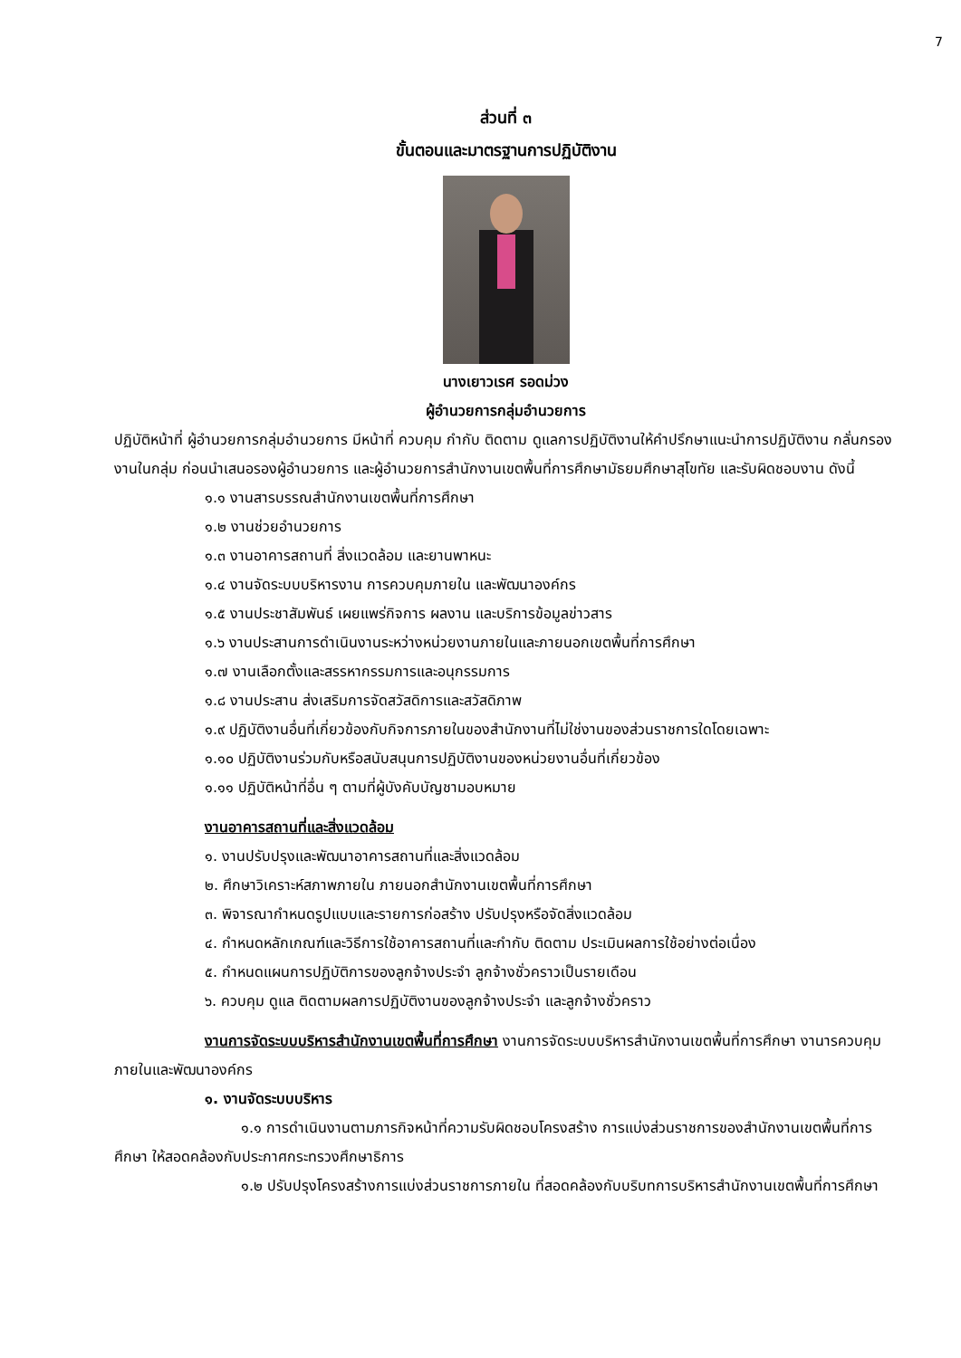7
ส่วนที่ ๓
ขั้นตอนและมาตรฐานการปฏิบัติงาน
นางเยาวเรศ รอดม่วง
ผู้อำนวยการกลุ่มอำนวยการ
ปฏิบัติหน้าที่ ผู้อำนวยการกลุ่มอำนวยการ มีหน้าที่ ควบคุม กำกับ ติดตาม ดูแลการปฏิบัติงานให้คำปรึกษาแนะนำการปฏิบัติงาน กลั่นกรองงานในกลุ่ม ก่อนนำเสนอรองผู้อำนวยการ และผู้อำนวยการสำนักงานเขตพื้นที่การศึกษามัธยมศึกษาสุโขทัย และรับผิดชอบงาน ดังนี้
๑.๑ งานสารบรรณสำนักงานเขตพื้นที่การศึกษา
๑.๒ งานช่วยอำนวยการ
๑.๓ งานอาคารสถานที่ สิ่งแวดล้อม และยานพาหนะ
๑.๔ งานจัดระบบบริหารงาน การควบคุมภายใน และพัฒนาองค์กร
๑.๕ งานประชาสัมพันธ์ เผยแพร่กิจการ ผลงาน และบริการข้อมูลข่าวสาร
๑.๖ งานประสานการดำเนินงานระหว่างหน่วยงานภายในและภายนอกเขตพื้นที่การศึกษา
๑.๗ งานเลือกตั้งและสรรหากรรมการและอนุกรรมการ
๑.๘ งานประสาน ส่งเสริมการจัดสวัสดิการและสวัสดิภาพ
๑.๙ ปฏิบัติงานอื่นที่เกี่ยวข้องกับกิจการภายในของสำนักงานที่ไม่ใช่งานของส่วนราชการใดโดยเฉพาะ
๑.๑๐ ปฏิบัติงานร่วมกับหรือสนับสนุนการปฏิบัติงานของหน่วยงานอื่นที่เกี่ยวข้อง
๑.๑๑ ปฏิบัติหน้าที่อื่น ๆ ตามที่ผู้บังคับบัญชามอบหมาย
งานอาคารสถานที่และสิ่งแวดล้อม
๑. งานปรับปรุงและพัฒนาอาคารสถานที่และสิ่งแวดล้อม
๒. ศึกษาวิเคราะห์สภาพภายใน ภายนอกสำนักงานเขตพื้นที่การศึกษา
๓. พิจารณากำหนดรูปแบบและรายการก่อสร้าง ปรับปรุงหรือจัดสิ่งแวดล้อม
๔. กำหนดหลักเกณฑ์และวิธีการใช้อาคารสถานที่และกำกับ ติดตาม ประเมินผลการใช้อย่างต่อเนื่อง
๕. กำหนดแผนการปฏิบัติการของลูกจ้างประจำ ลูกจ้างชั่วคราวเป็นรายเดือน
๖. ควบคุม ดูแล ติดตามผลการปฏิบัติงานของลูกจ้างประจำ และลูกจ้างชั่วคราว
งานการจัดระบบบริหารสำนักงานเขตพื้นที่การศึกษา งานการจัดระบบบริหารสำนักงานเขตพื้นที่การศึกษา งานารควบคุมภายในและพัฒนาองค์กร
๑. งานจัดระบบบริหาร
๑.๑ การดำเนินงานตามภารกิจหน้าที่ความรับผิดชอบโครงสร้าง การแบ่งส่วนราชการของสำนักงานเขตพื้นที่การศึกษา ให้สอดคล้องกับประกาศกระทรวงศึกษาธิการ
๑.๒ ปรับปรุงโครงสร้างการแบ่งส่วนราชการภายใน ที่สอดคล้องกับบริบทการบริหารสำนักงานเขตพื้นที่การศึกษา